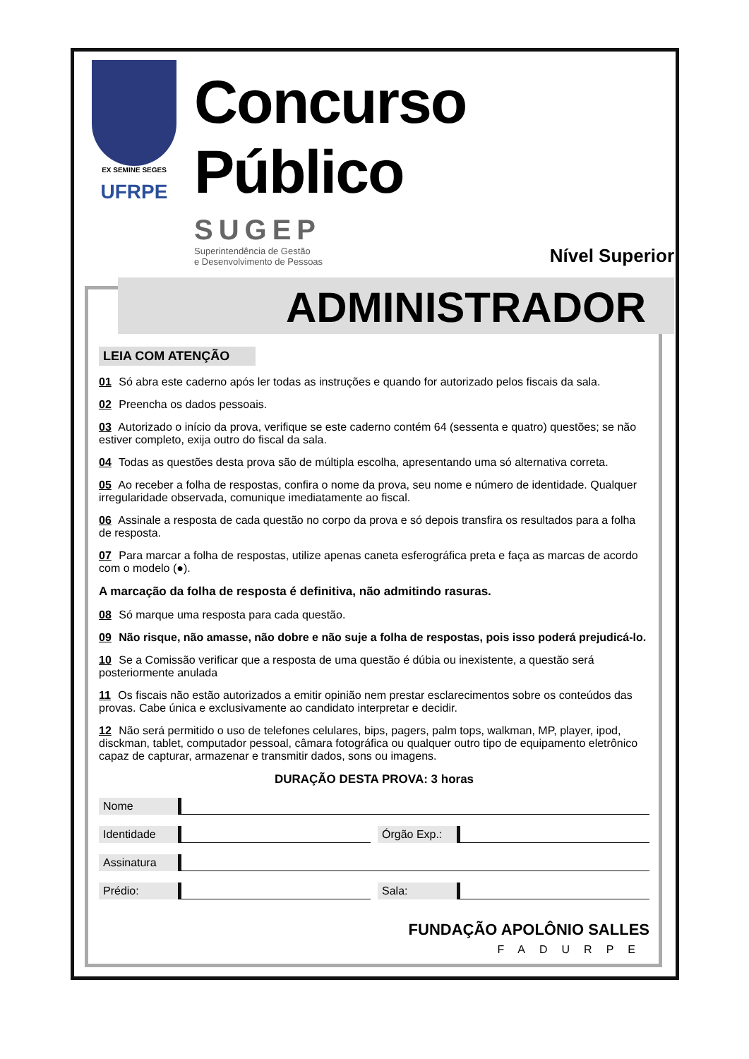EX SEMINE SEGES
UFRPE
Concurso Público
SUGEP
Superintendência de Gestão
e Desenvolvimento de Pessoas
Nível Superior
ADMINISTRADOR
LEIA COM ATENÇÃO
01 Só abra este caderno após ler todas as instruções e quando for autorizado pelos fiscais da sala.
02 Preencha os dados pessoais.
03 Autorizado o início da prova, verifique se este caderno contém 64 (sessenta e quatro) questões; se não estiver completo, exija outro do fiscal da sala.
04 Todas as questões desta prova são de múltipla escolha, apresentando uma só alternativa correta.
05 Ao receber a folha de respostas, confira o nome da prova, seu nome e número de identidade. Qualquer irregularidade observada, comunique imediatamente ao fiscal.
06 Assinale a resposta de cada questão no corpo da prova e só depois transfira os resultados para a folha de resposta.
07 Para marcar a folha de respostas, utilize apenas caneta esferográfica preta e faça as marcas de acordo com o modelo (●).
A marcação da folha de resposta é definitiva, não admitindo rasuras.
08 Só marque uma resposta para cada questão.
09 Não risque, não amasse, não dobre e não suje a folha de respostas, pois isso poderá prejudicá-lo.
10 Se a Comissão verificar que a resposta de uma questão é dúbia ou inexistente, a questão será posteriormente anulada
11 Os fiscais não estão autorizados a emitir opinião nem prestar esclarecimentos sobre os conteúdos das provas. Cabe única e exclusivamente ao candidato interpretar e decidir.
12 Não será permitido o uso de telefones celulares, bips, pagers, palm tops, walkman, MP, player, ipod, disckman, tablet, computador pessoal, câmara fotográfica ou qualquer outro tipo de equipamento eletrônico capaz de capturar, armazenar e transmitir dados, sons ou imagens.
DURAÇÃO DESTA PROVA: 3 horas
Nome
Identidade Órgão Exp.:
Assinatura
Prédio: Sala:
FUNDAÇÃO APOLÔNIO SALLES
FADURPE